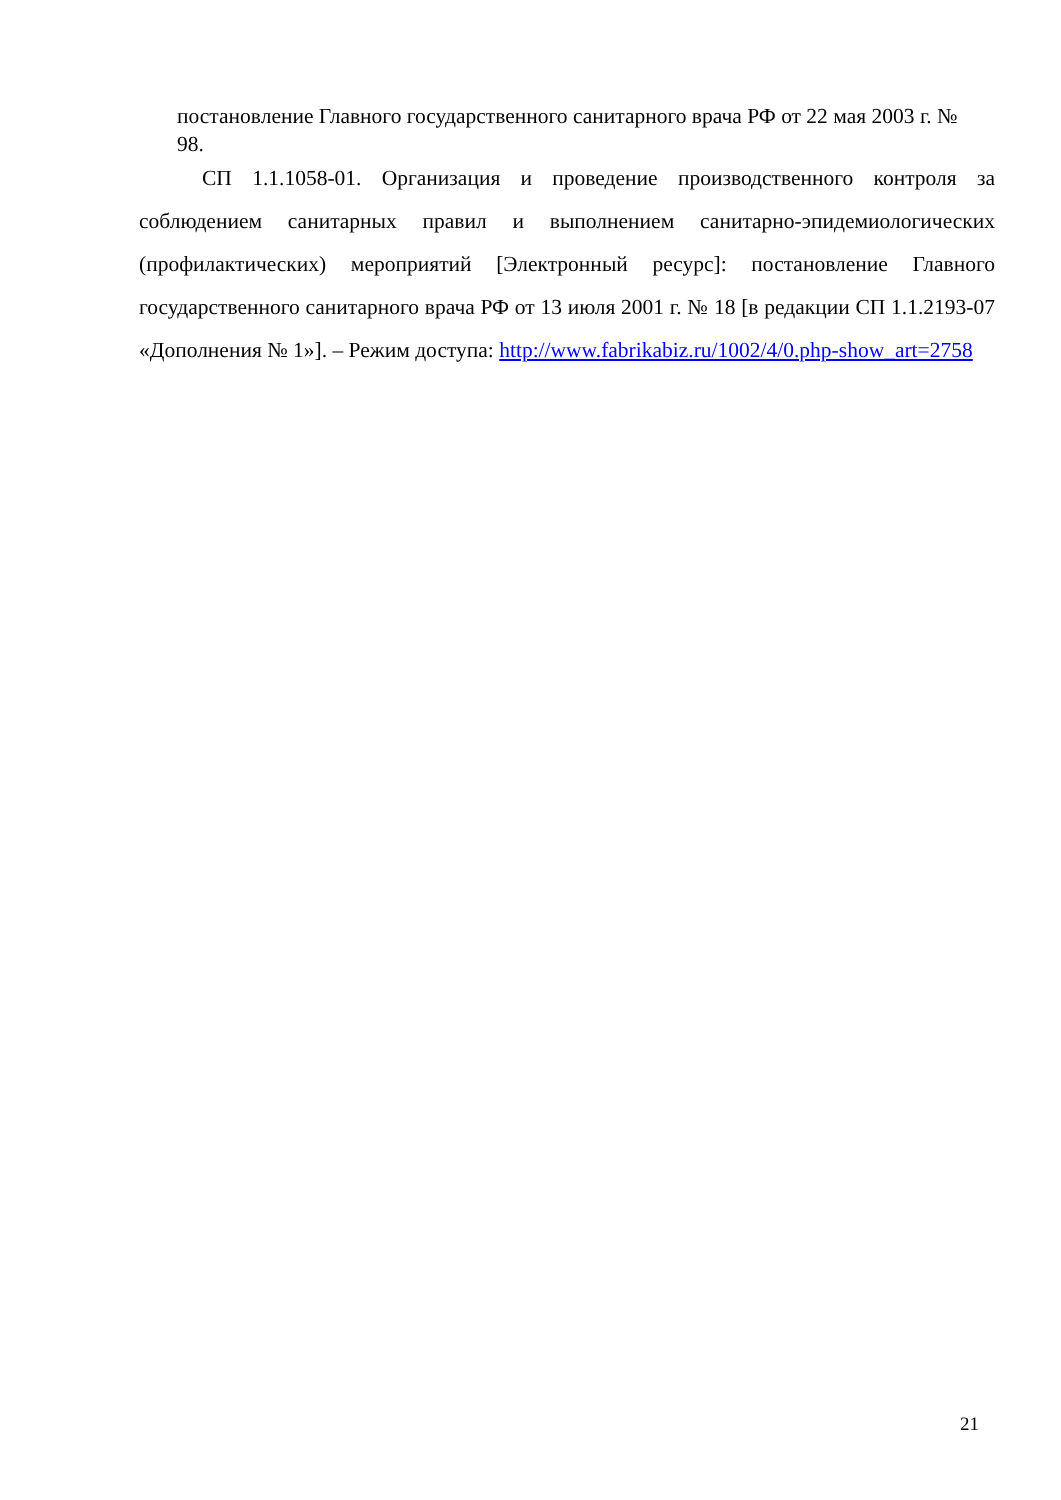постановление Главного государственного санитарного врача РФ от 22 мая 2003 г. № 98.
СП 1.1.1058-01. Организация и проведение производственного контроля за соблюдением санитарных правил и выполнением санитарно-эпидемиологических (профилактических) мероприятий [Электронный ресурс]: постановление Главного государственного санитарного врача РФ от 13 июля 2001 г. № 18 [в редакции СП 1.1.2193-07 «Дополнения № 1»]. – Режим доступа: http://www.fabrikabiz.ru/1002/4/0.php-show_art=2758
21